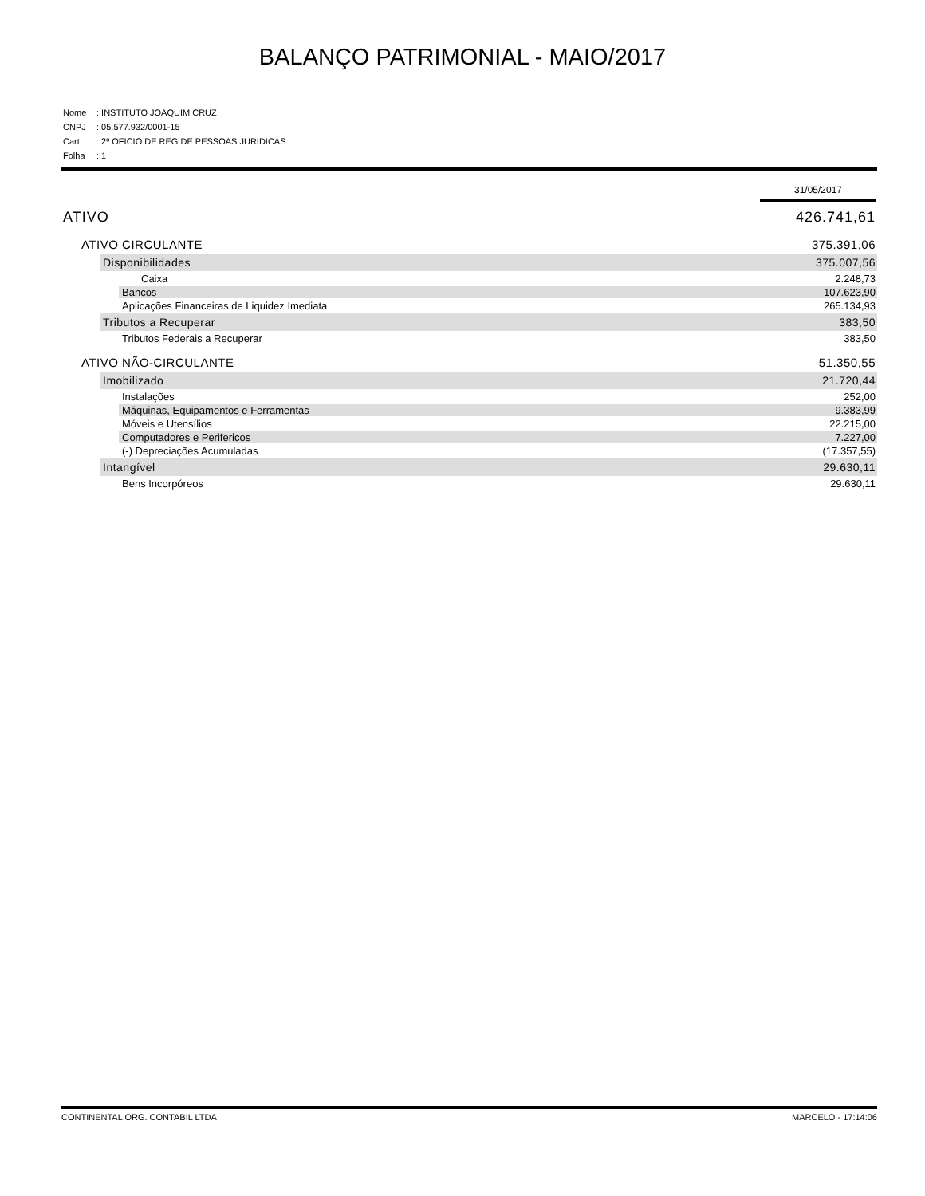BALANÇO PATRIMONIAL - MAIO/2017
Nome: INSTITUTO JOAQUIM CRUZ
CNPJ: 05.577.932/0001-15
Cart.: 2º OFICIO DE REG DE PESSOAS JURIDICAS
Folha: 1
| | 31/05/2017 |
| --- | --- |
| ATIVO | 426.741,61 |
| ATIVO CIRCULANTE | 375.391,06 |
| Disponibilidades | 375.007,56 |
| Caixa | 2.248,73 |
| Bancos | 107.623,90 |
| Aplicações Financeiras de Liquidez Imediata | 265.134,93 |
| Tributos a Recuperar | 383,50 |
| Tributos Federais a Recuperar | 383,50 |
| ATIVO NÃO-CIRCULANTE | 51.350,55 |
| Imobilizado | 21.720,44 |
| Instalações | 252,00 |
| Máquinas, Equipamentos e Ferramentas | 9.383,99 |
| Móveis e Utensílios | 22.215,00 |
| Computadores e Perifericos | 7.227,00 |
| (-) Depreciações Acumuladas | (17.357,55) |
| Intangível | 29.630,11 |
| Bens Incorpóreos | 29.630,11 |
CONTINENTAL ORG. CONTABIL LTDA MARCELO - 17:14:06